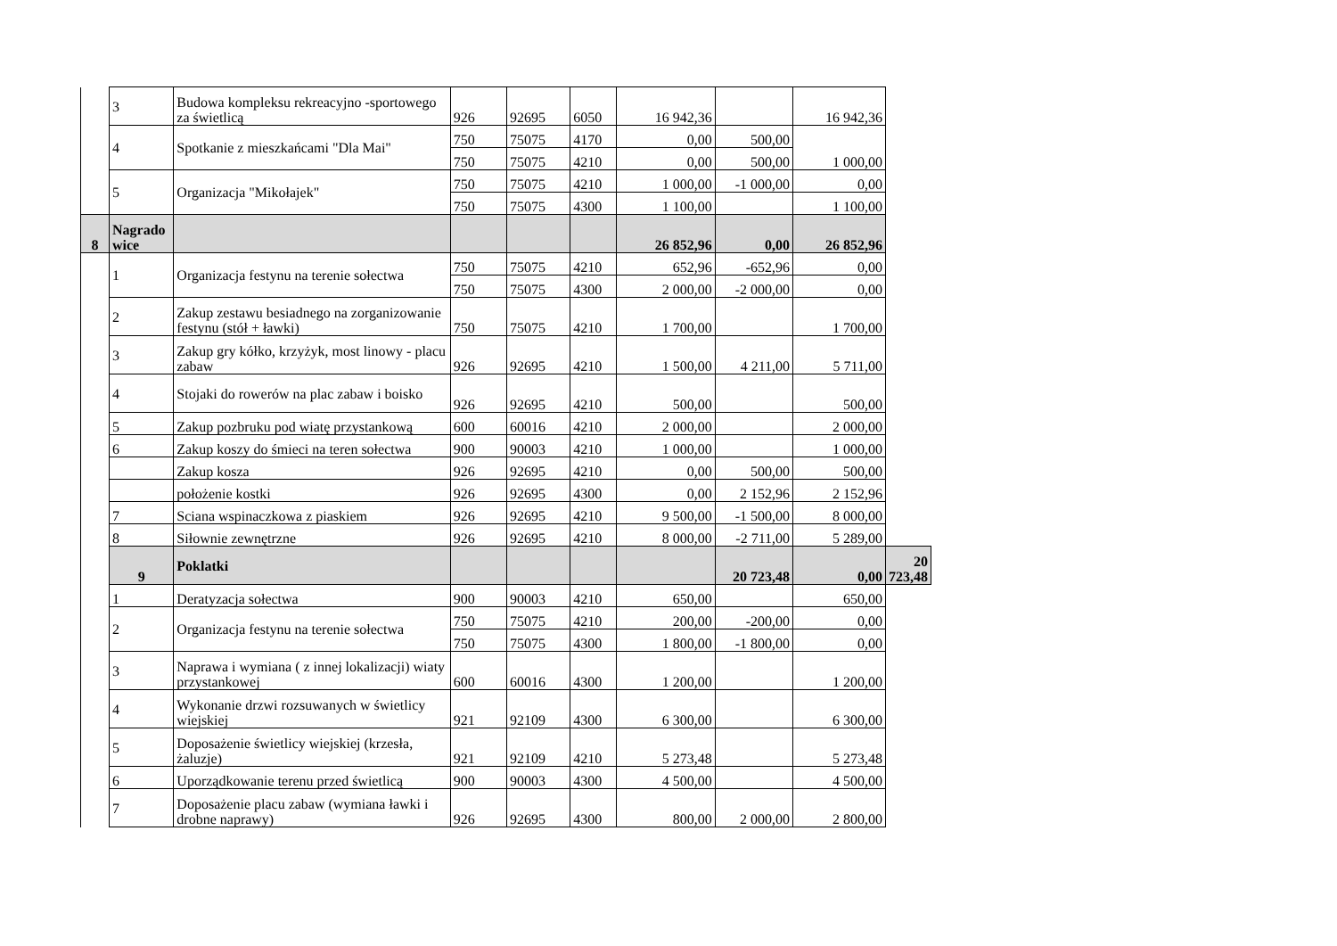| | 3 | Budowa kompleksu rekreacyjno -sportowego za świetlicą | 926 | 92695 | 6050 | 16 942,36 | | 16 942,36 | |
| | 4 | Spotkanie z mieszkańcami "Dla Mai" | 750 | 75075 | 4170 | 0,00 | 500,00 | 1 000,00 | |
| | | | 750 | 75075 | 4210 | 0,00 | 500,00 | | |
| | 5 | Organizacja "Mikołajek" | 750 | 75075 | 4210 | 1 000,00 | -1 000,00 | 0,00 | |
| | | | 750 | 75075 | 4300 | 1 100,00 | | 1 100,00 | |
| 8 | Nagrado wice | | | | | 26 852,96 | 0,00 | 26 852,96 | |
| | 1 | Organizacja festynu na terenie sołectwa | 750 | 75075 | 4210 | 652,96 | -652,96 | 0,00 | |
| | | | 750 | 75075 | 4300 | 2 000,00 | -2 000,00 | 0,00 | |
| | 2 | Zakup zestawu besiadnego na zorganizowanie festynu (stół + ławki) | 750 | 75075 | 4210 | 1 700,00 | | 1 700,00 | |
| | 3 | Zakup gry kółko, krzyżyk, most linowy - placu zabaw | 926 | 92695 | 4210 | 1 500,00 | 4 211,00 | 5 711,00 | |
| | 4 | Stojaki do rowerów na plac zabaw i boisko | 926 | 92695 | 4210 | 500,00 | | 500,00 | |
| | 5 | Zakup pozbruku pod wiatę przystankową | 600 | 60016 | 4210 | 2 000,00 | | 2 000,00 | |
| | 6 | Zakup koszy do śmieci na teren sołectwa | 900 | 90003 | 4210 | 1 000,00 | | 1 000,00 | |
| | | Zakup kosza | 926 | 92695 | 4210 | 0,00 | 500,00 | 500,00 | |
| | | położenie kostki | 926 | 92695 | 4300 | 0,00 | 2 152,96 | 2 152,96 | |
| | 7 | Sciana wspinaczkowa z piaskiem | 926 | 92695 | 4210 | 9 500,00 | -1 500,00 | 8 000,00 | |
| | 8 | Siłownie zewnętrzne | 926 | 92695 | 4210 | 8 000,00 | -2 711,00 | 5 289,00 | |
| | 9 | Poklatki | | | | | 20 723,48 | 0,00 | 20 723,48 |
| | 1 | Deratyzacja sołectwa | 900 | 90003 | 4210 | 650,00 | | 650,00 | |
| | 2 | Organizacja festynu na terenie sołectwa | 750 | 75075 | 4210 | 200,00 | -200,00 | 0,00 | |
| | | | 750 | 75075 | 4300 | 1 800,00 | -1 800,00 | 0,00 | |
| | 3 | Naprawa i wymiana ( z innej lokalizacji) wiaty przystankowej | 600 | 60016 | 4300 | 1 200,00 | | 1 200,00 | |
| | 4 | Wykonanie drzwi rozsuwanych w świetlicy wiejskiej | 921 | 92109 | 4300 | 6 300,00 | | 6 300,00 | |
| | 5 | Doposażenie świetlicy wiejskiej (krzesła, żaluzje) | 921 | 92109 | 4210 | 5 273,48 | | 5 273,48 | |
| | 6 | Uporządkowanie terenu przed świetlicą | 900 | 90003 | 4300 | 4 500,00 | | 4 500,00 | |
| | 7 | Doposażenie placu zabaw (wymiana ławki i drobne naprawy) | 926 | 92695 | 4300 | 800,00 | 2 000,00 | 2 800,00 | |